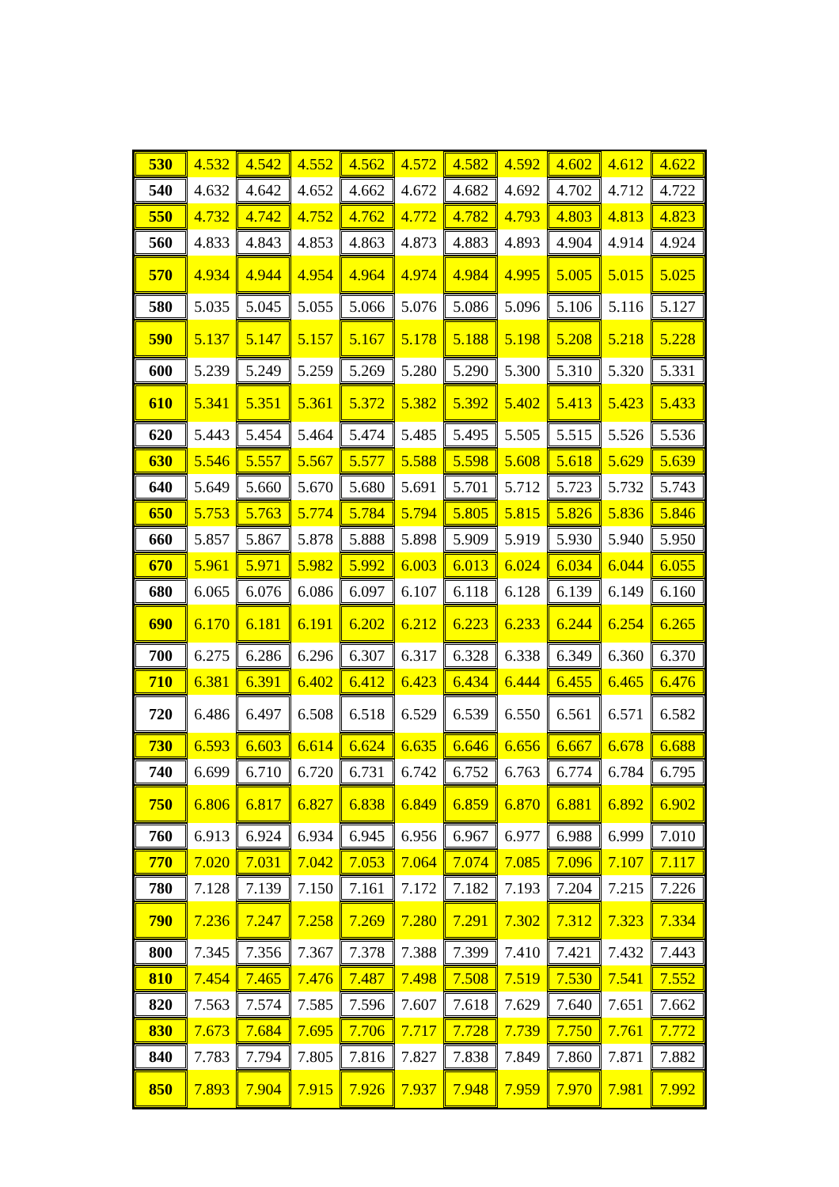| 530 | 4.532 | 4.542 | 4.552 | 4.562 | 4.572 | 4.582 | 4.592 | 4.602 | 4.612 | 4.622 |
| 540 | 4.632 | 4.642 | 4.652 | 4.662 | 4.672 | 4.682 | 4.692 | 4.702 | 4.712 | 4.722 |
| 550 | 4.732 | 4.742 | 4.752 | 4.762 | 4.772 | 4.782 | 4.793 | 4.803 | 4.813 | 4.823 |
| 560 | 4.833 | 4.843 | 4.853 | 4.863 | 4.873 | 4.883 | 4.893 | 4.904 | 4.914 | 4.924 |
| 570 | 4.934 | 4.944 | 4.954 | 4.964 | 4.974 | 4.984 | 4.995 | 5.005 | 5.015 | 5.025 |
| 580 | 5.035 | 5.045 | 5.055 | 5.066 | 5.076 | 5.086 | 5.096 | 5.106 | 5.116 | 5.127 |
| 590 | 5.137 | 5.147 | 5.157 | 5.167 | 5.178 | 5.188 | 5.198 | 5.208 | 5.218 | 5.228 |
| 600 | 5.239 | 5.249 | 5.259 | 5.269 | 5.280 | 5.290 | 5.300 | 5.310 | 5.320 | 5.331 |
| 610 | 5.341 | 5.351 | 5.361 | 5.372 | 5.382 | 5.392 | 5.402 | 5.413 | 5.423 | 5.433 |
| 620 | 5.443 | 5.454 | 5.464 | 5.474 | 5.485 | 5.495 | 5.505 | 5.515 | 5.526 | 5.536 |
| 630 | 5.546 | 5.557 | 5.567 | 5.577 | 5.588 | 5.598 | 5.608 | 5.618 | 5.629 | 5.639 |
| 640 | 5.649 | 5.660 | 5.670 | 5.680 | 5.691 | 5.701 | 5.712 | 5.723 | 5.732 | 5.743 |
| 650 | 5.753 | 5.763 | 5.774 | 5.784 | 5.794 | 5.805 | 5.815 | 5.826 | 5.836 | 5.846 |
| 660 | 5.857 | 5.867 | 5.878 | 5.888 | 5.898 | 5.909 | 5.919 | 5.930 | 5.940 | 5.950 |
| 670 | 5.961 | 5.971 | 5.982 | 5.992 | 6.003 | 6.013 | 6.024 | 6.034 | 6.044 | 6.055 |
| 680 | 6.065 | 6.076 | 6.086 | 6.097 | 6.107 | 6.118 | 6.128 | 6.139 | 6.149 | 6.160 |
| 690 | 6.170 | 6.181 | 6.191 | 6.202 | 6.212 | 6.223 | 6.233 | 6.244 | 6.254 | 6.265 |
| 700 | 6.275 | 6.286 | 6.296 | 6.307 | 6.317 | 6.328 | 6.338 | 6.349 | 6.360 | 6.370 |
| 710 | 6.381 | 6.391 | 6.402 | 6.412 | 6.423 | 6.434 | 6.444 | 6.455 | 6.465 | 6.476 |
| 720 | 6.486 | 6.497 | 6.508 | 6.518 | 6.529 | 6.539 | 6.550 | 6.561 | 6.571 | 6.582 |
| 730 | 6.593 | 6.603 | 6.614 | 6.624 | 6.635 | 6.646 | 6.656 | 6.667 | 6.678 | 6.688 |
| 740 | 6.699 | 6.710 | 6.720 | 6.731 | 6.742 | 6.752 | 6.763 | 6.774 | 6.784 | 6.795 |
| 750 | 6.806 | 6.817 | 6.827 | 6.838 | 6.849 | 6.859 | 6.870 | 6.881 | 6.892 | 6.902 |
| 760 | 6.913 | 6.924 | 6.934 | 6.945 | 6.956 | 6.967 | 6.977 | 6.988 | 6.999 | 7.010 |
| 770 | 7.020 | 7.031 | 7.042 | 7.053 | 7.064 | 7.074 | 7.085 | 7.096 | 7.107 | 7.117 |
| 780 | 7.128 | 7.139 | 7.150 | 7.161 | 7.172 | 7.182 | 7.193 | 7.204 | 7.215 | 7.226 |
| 790 | 7.236 | 7.247 | 7.258 | 7.269 | 7.280 | 7.291 | 7.302 | 7.312 | 7.323 | 7.334 |
| 800 | 7.345 | 7.356 | 7.367 | 7.378 | 7.388 | 7.399 | 7.410 | 7.421 | 7.432 | 7.443 |
| 810 | 7.454 | 7.465 | 7.476 | 7.487 | 7.498 | 7.508 | 7.519 | 7.530 | 7.541 | 7.552 |
| 820 | 7.563 | 7.574 | 7.585 | 7.596 | 7.607 | 7.618 | 7.629 | 7.640 | 7.651 | 7.662 |
| 830 | 7.673 | 7.684 | 7.695 | 7.706 | 7.717 | 7.728 | 7.739 | 7.750 | 7.761 | 7.772 |
| 840 | 7.783 | 7.794 | 7.805 | 7.816 | 7.827 | 7.838 | 7.849 | 7.860 | 7.871 | 7.882 |
| 850 | 7.893 | 7.904 | 7.915 | 7.926 | 7.937 | 7.948 | 7.959 | 7.970 | 7.981 | 7.992 |